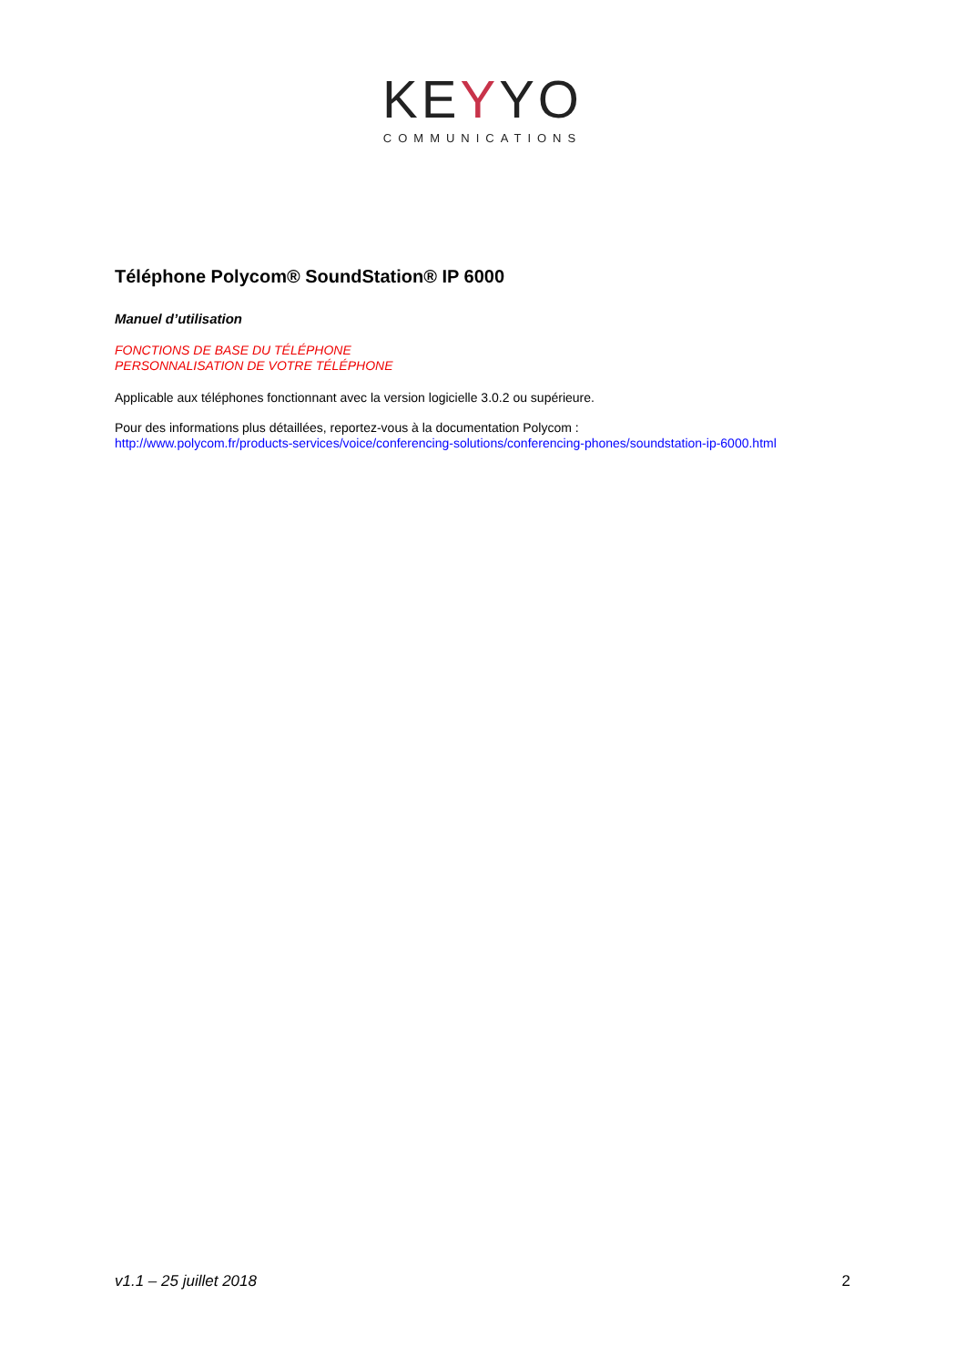KEYYO
COMMUNICATIONS
Téléphone Polycom® SoundStation® IP 6000
Manuel d’utilisation
FONCTIONS DE BASE DU TÉLÉPHONE
PERSONNALISATION DE VOTRE TÉLÉPHONE
Applicable aux téléphones fonctionnant avec la version logicielle 3.0.2 ou supérieure.
Pour des informations plus détaillées, reportez-vous à la documentation Polycom :
http://www.polycom.fr/products-services/voice/conferencing-solutions/conferencing-phones/soundstation-ip-6000.html
v1.1 – 25 juillet 2018 2